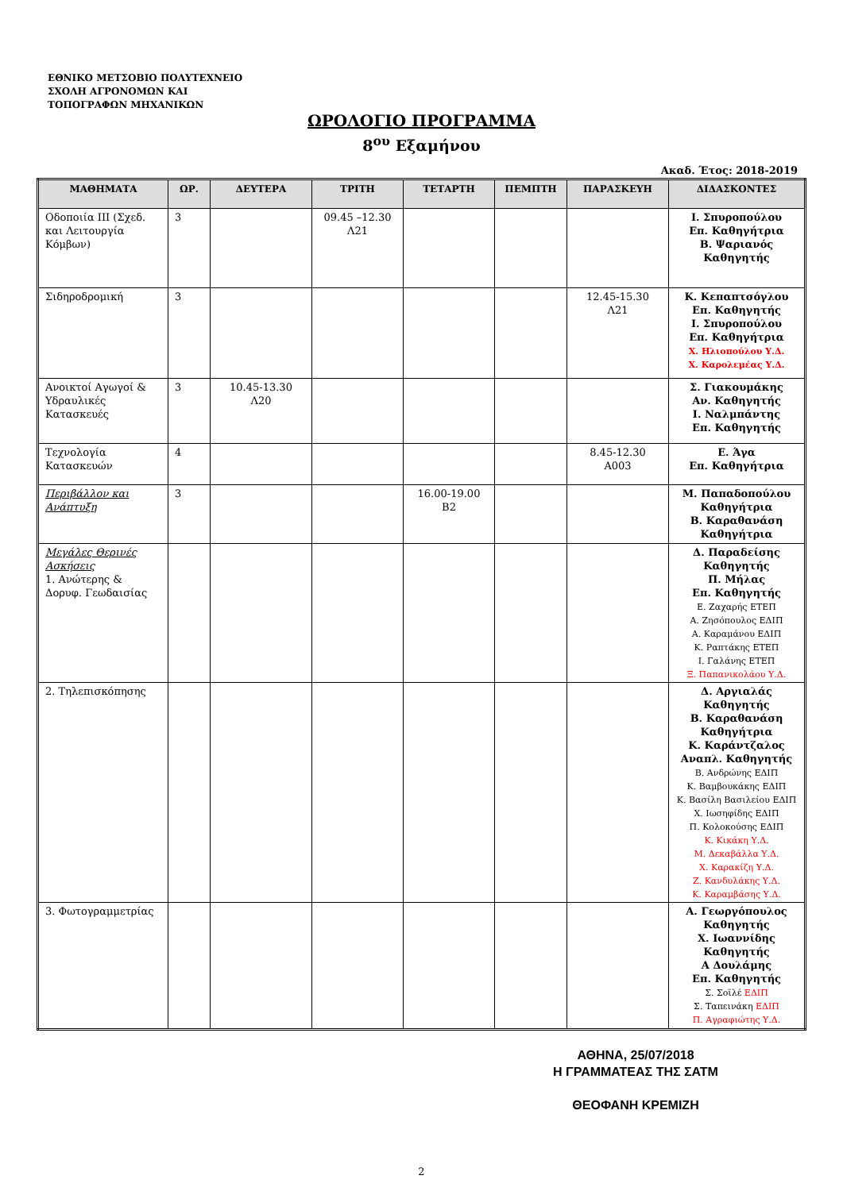ΕΘΝΙΚΟ ΜΕΤΣΟΒΙΟ ΠΟΛΥΤΕΧΝΕΙΟ
ΣΧΟΛΗ ΑΓΡΟΝΟΜΩΝ ΚΑΙ
ΤΟΠΟΓΡΑΦΩΝ ΜΗΧΑΝΙΚΩΝ
ΩΡΟΛΟΓΙΟ ΠΡΟΓΡΑΜΜΑ
8<sup>ου</sup> Εξαμήνου
Ακαδ. Έτος: 2018-2019
| ΜΑΘΗΜΑΤΑ | ΩΡ. | ΔΕΥΤΕΡΑ | ΤΡΙΤΗ | ΤΕΤΑΡΤΗ | ΠΕΜΠΤΗ | ΠΑΡΑΣΚΕΥΗ | ΔΙΔΑΣΚΟΝΤΕΣ |
| --- | --- | --- | --- | --- | --- | --- | --- |
| Οδοποιία ΙΙΙ (Σχεδ. και Λειτουργία Κόμβων) | 3 | | 09.45 –12.30 Λ21 | | | | Ι. Σπυροπούλου Επ. Καθηγήτρια Β. Ψαριανός Καθηγητής |
| Σιδηροδρομική | 3 | | | | | 12.45-15.30 Λ21 | Κ. Κεπαπτσόγλου Επ. Καθηγητής Ι. Σπυροπούλου Επ. Καθηγήτρια Χ. Ηλιοπούλου Υ.Δ. Χ. Καρολεμέας Υ.Δ. |
| Ανοικτοί Αγωγοί & Υδραυλικές Κατασκευές | 3 | 10.45-13.30 Λ20 | | | | | Σ. Γιακουμάκης Αν. Καθηγητής Ι. Ναλμπάντης Επ. Καθηγητής |
| Τεχνολογία Κατασκευών | 4 | | | | | 8.45-12.30 Α003 | Ε. Άγα Επ. Καθηγήτρια |
| Περιβάλλον και Ανάπτυξη | 3 | | | 16.00-19.00 Β2 | | | Μ. Παπαδοπούλου Καθηγήτρια Β. Καραθανάση Καθηγήτρια |
| Μεγάλες Θερινές Ασκήσεις 1. Ανώτερης & Δορυφ. Γεωδαισίας | | | | | | | Δ. Παραδείσης Καθηγητής Π. Μήλας Επ. Καθηγητής Ε. Ζαχαρής ΕΤΕΠ Α. Ζησόπουλος ΕΔΙΠ Α. Καραμάνου ΕΔΙΠ Κ. Ραπτάκης ΕΤΕΠ Ι. Γαλάνης ΕΤΕΠ Ξ. Παπανικολάου Υ.Δ. |
| 2. Τηλεπισκόπησης | | | | | | | Δ. Αργιαλάς Καθηγητής Β. Καραθανάση Καθηγήτρια Κ. Καράντζαλος Αναπλ. Καθηγητής Β. Ανδρώνης ΕΔΙΠ Κ. Βαμβουκάκης ΕΔΙΠ Κ. Βασίλη Βασιλείου ΕΔΙΠ Χ. Ιωσηφίδης ΕΔΙΠ Π. Κολοκούσης ΕΔΙΠ Κ. Κικάκη Υ.Δ. Μ. Δεκαβάλλα Υ.Δ. Χ. Καρακίζη Υ.Δ. Ζ. Κανδυλάκης Υ.Δ. Κ. Καραμβάσης Υ.Δ. |
| 3. Φωτογραμμετρίας | | | | | | | Α. Γεωργόπουλος Καθηγητής Χ. Ιωαννίδης Καθηγητής Α Δουλάμης Επ. Καθηγητής Σ. Σοϊλέ ΕΔΙΠ Σ. Ταπεινάκη ΕΔΙΠ Π. Αγραφιώτης Υ.Δ. |
ΑΘΗΝΑ, 25/07/2018
Η ΓΡΑΜΜΑΤΕΑΣ ΤΗΣ ΣΑΤΜ
ΘΕΟΦΑΝΗ ΚΡΕΜΙΖΗ
2